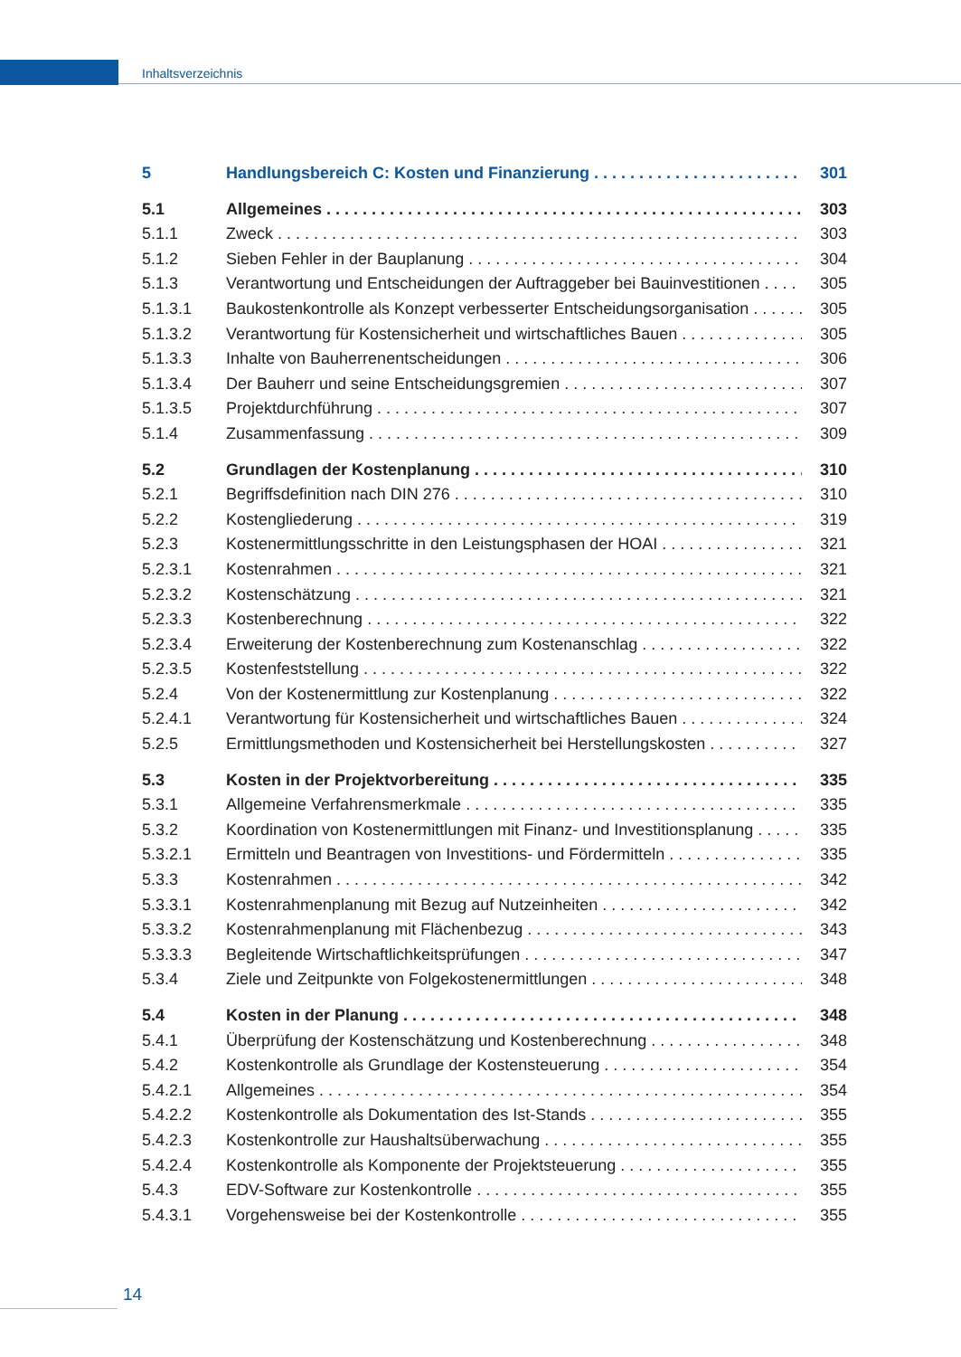Inhaltsverzeichnis
5 Handlungsbereich C: Kosten und Finanzierung 301
5.1 Allgemeines 303
5.1.1 Zweck 303
5.1.2 Sieben Fehler in der Bauplanung 304
5.1.3 Verantwortung und Entscheidungen der Auftraggeber bei Bauinvestitionen 305
5.1.3.1 Baukostenkontrolle als Konzept verbesserter Entscheidungsorganisation 305
5.1.3.2 Verantwortung für Kostensicherheit und wirtschaftliches Bauen 305
5.1.3.3 Inhalte von Bauherrenentscheidungen 306
5.1.3.4 Der Bauherr und seine Entscheidungsgremien 307
5.1.3.5 Projektdurchführung 307
5.1.4 Zusammenfassung 309
5.2 Grundlagen der Kostenplanung 310
5.2.1 Begriffsdefinition nach DIN 276 310
5.2.2 Kostengliederung 319
5.2.3 Kostenermittlungsschritte in den Leistungsphasen der HOAI 321
5.2.3.1 Kostenrahmen 321
5.2.3.2 Kostenschätzung 321
5.2.3.3 Kostenberechnung 322
5.2.3.4 Erweiterung der Kostenberechnung zum Kostenanschlag 322
5.2.3.5 Kostenfeststellung 322
5.2.4 Von der Kostenermittlung zur Kostenplanung 322
5.2.4.1 Verantwortung für Kostensicherheit und wirtschaftliches Bauen 324
5.2.5 Ermittlungsmethoden und Kostensicherheit bei Herstellungskosten 327
5.3 Kosten in der Projektvorbereitung 335
5.3.1 Allgemeine Verfahrensmerkmale 335
5.3.2 Koordination von Kostenermittlungen mit Finanz- und Investitionsplanung 335
5.3.2.1 Ermitteln und Beantragen von Investitions- und Fördermitteln 335
5.3.3 Kostenrahmen 342
5.3.3.1 Kostenrahmenplanung mit Bezug auf Nutzeinheiten 342
5.3.3.2 Kostenrahmenplanung mit Flächenbezug 343
5.3.3.3 Begleitende Wirtschaftlichkeitsprüfungen 347
5.3.4 Ziele und Zeitpunkte von Folgekostenermittlungen 348
5.4 Kosten in der Planung 348
5.4.1 Überprüfung der Kostenschätzung und Kostenberechnung 348
5.4.2 Kostenkontrolle als Grundlage der Kostensteuerung 354
5.4.2.1 Allgemeines 354
5.4.2.2 Kostenkontrolle als Dokumentation des Ist-Stands 355
5.4.2.3 Kostenkontrolle zur Haushaltsüberwachung 355
5.4.2.4 Kostenkontrolle als Komponente der Projektsteuerung 355
5.4.3 EDV-Software zur Kostenkontrolle 355
5.4.3.1 Vorgehensweise bei der Kostenkontrolle 355
14